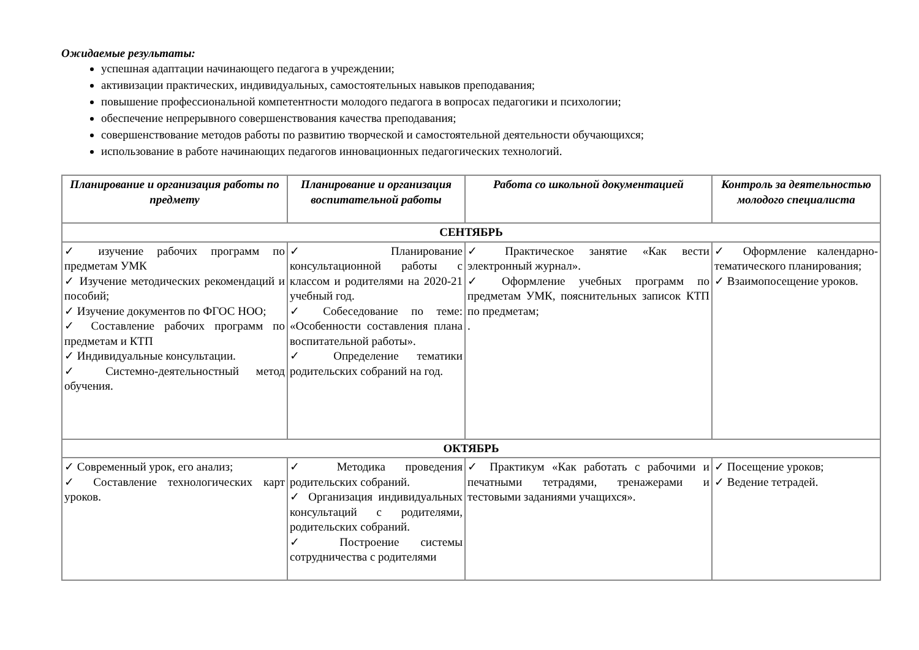Ожидаемые результаты:
успешная адаптации начинающего педагога в учреждении;
активизации практических, индивидуальных, самостоятельных навыков преподавания;
повышение профессиональной компетентности молодого педагога в вопросах педагогики и психологии;
обеспечение непрерывного совершенствования качества преподавания;
совершенствование методов работы по развитию творческой и самостоятельной деятельности обучающихся;
использование в работе начинающих педагогов инновационных педагогических технологий.
| Планирование и организация работы по предмету | Планирование и организация воспитательной работы | Работа со школьной документацией | Контроль за деятельностью молодого специалиста |
| --- | --- | --- | --- |
| СЕНТЯБРЬ | | | |
| ✓ изучение рабочих программ по предметам УМК ✓ Изучение методических рекомендаций и пособий; ✓ Изучение документов по ФГОС НОО; ✓ Составление рабочих программ по предметам и КТП ✓ Индивидуальные консультации. ✓ Системно-деятельностный метод обучения. | ✓ Планирование консультационной работы с классом и родителями на 2020-21 учебный год. ✓ Собеседование по теме: «Особенности составления плана воспитательной работы». ✓ Определение тематики родительских собраний на год. | ✓ Практическое занятие «Как вести электронный журнал». ✓ Оформление учебных программ по предметам УМК, пояснительных записок КТП по предметам; . | ✓ Оформление календарно-тематического планирования; ✓ Взаимопосещение уроков. |
| ОКТЯБРЬ | | | |
| ✓ Современный урок, его анализ; ✓ Составление технологических карт уроков. | ✓ Методика проведения родительских собраний. ✓ Организация индивидуальных консультаций с родителями, родительских собраний. ✓ Построение системы сотрудничества с родителями | ✓ Практикум «Как работать с рабочими и печатными тетрадями, тренажерами и тестовыми заданиями учащихся». | ✓ Посещение уроков; ✓ Ведение тетрадей. |